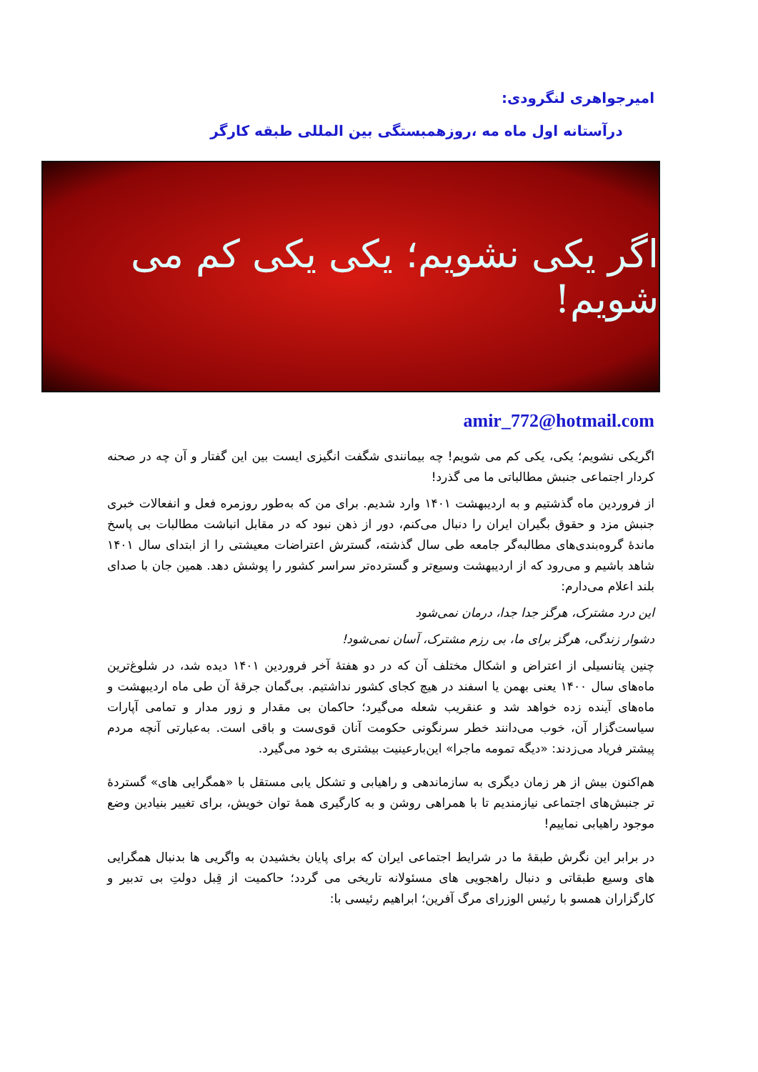امیرجواهری لنگرودی:
درآستانه اول ماه مه ،روزهمبستگی بین المللی طبقه کارگر
اگر یکی نشویم؛ یکی یکی کم می شویم!
amir_772@hotmail.com
اگریکی نشویم؛ یکی، یکی کم می شویم! چه بیمانندی شگفت انگیزی ایست بین این گفتار و آن چه در صحنه کردار اجتماعی جنبش مطالباتی ما می گذرد!
از فروردین ماه گذشتیم و به اردیبهشت ۱۴۰۱ وارد شدیم. برای من که به‌طور روزمره فعل و انفعالات خبری جنبش مزد و حقوق بگیران ایران را دنبال می‌کنم، دور از ذهن نبود که در مقابل انباشت مطالبات بی پاسخ ماندهٔ گروه‌بندی‌های مطالبه‌گر جامعه طی سال گذشته، گسترش اعتراضات معیشتی را از ابتدای سال ۱۴۰۱ شاهد باشیم و می‌رود که از اردیبهشت وسیع‌تر و گسترده‌تر سراسر کشور را پوشش دهد. همین جان با صدای بلند اعلام می‌دارم:
این درد مشترک، هرگز جدا جدا، درمان نمی‌شود
دشوار زندگی، هرگز برای ما، بی رزم مشترک، آسان نمی‌شود!
چنین پتانسیلی از اعتراض و اشکال مختلف آن که در دو هفتهٔ آخر فروردین ۱۴۰۱ دیده شد، در شلوغ‌ترین ماه‌های سال ۱۴۰۰ یعنی بهمن یا اسفند در هیچ کجای کشور نداشتیم. بی‌گمان جرقهٔ آن طی ماه اردیبهشت و ماه‌های آینده زده خواهد شد و عنقریب شعله می‌گیرد؛ حاکمان بی مقدار و زور مدار و تمامی آپارات سیاست‌گزار آن، خوب می‌دانند خطر سرنگونی حکومت آنان قوی‌ست و باقی است. به‌عبارتی آنچه مردم پیشتر فریاد می‌زدند: «دیگه تمومه ماجرا» این‌بارعینیت بیشتری به خود می‌گیرد.
هم‌اکنون بیش از هر زمان دیگری به سازماندهی و راهیابی و تشکل یابی مستقل با «همگرایی های» گستردهٔ تر جنبش‌های اجتماعی نیازمندیم تا با همراهی روشن و به کارگیری همهٔ توان خویش، برای تغییر بنیادین وضع موجود راهیابی نماییم!
در برابر این نگرش طبقهٔ ما در شرایط اجتماعی ایران که برای پایان بخشیدن به واگریی ها بدنبال همگرایی های وسیع طبقاتی و دنبال راهجویی های مسئولانه تاریخی می گردد؛ حاکمیت از قِبل دولتِ بی تدبیر و کارگزاران همسو با رئیس الوزرای مرگ آفرین؛ ابراهیم رئیسی با: